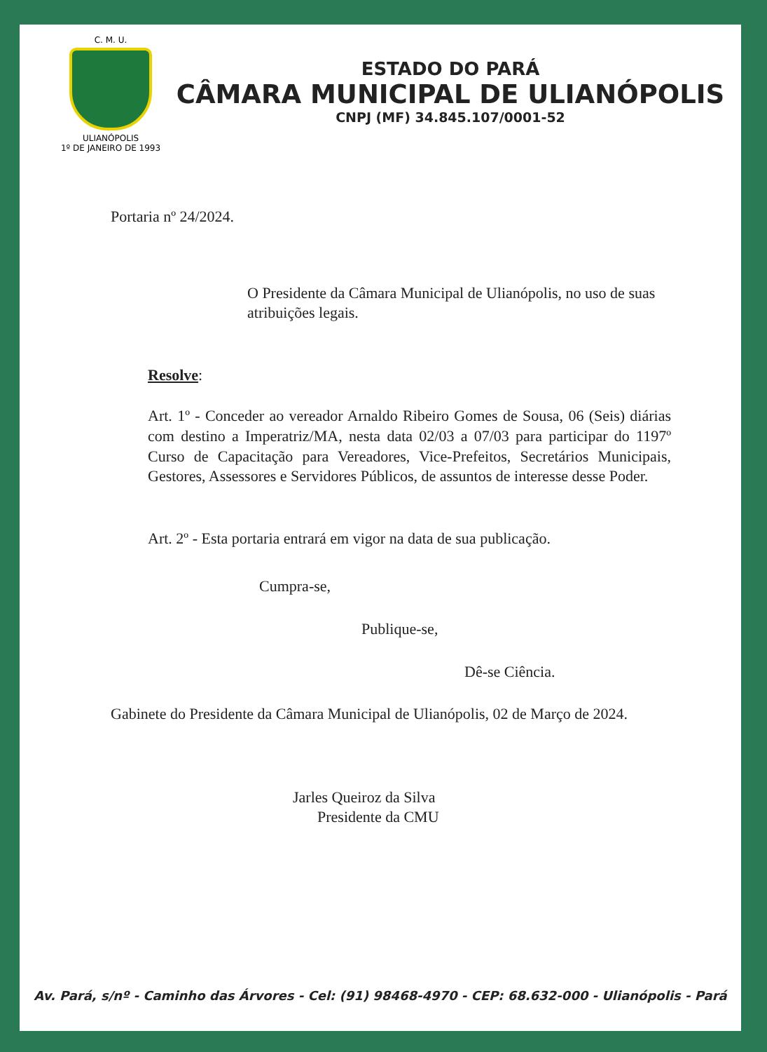C. M. U.
ULIANÓPOLIS
1º DE JANEIRO DE 1993
ESTADO DO PARÁ
CÂMARA MUNICIPAL DE ULIANÓPOLIS
CNPJ (MF) 34.845.107/0001-52
Portaria nº 24/2024.
O Presidente da Câmara Municipal de Ulianópolis, no uso de suas atribuições legais.
Resolve:
Art. 1º - Conceder ao vereador Arnaldo Ribeiro Gomes de Sousa, 06 (Seis) diárias com destino a Imperatriz/MA, nesta data 02/03 a 07/03 para participar do 1197º Curso de Capacitação para Vereadores, Vice-Prefeitos, Secretários Municipais, Gestores, Assessores e Servidores Públicos, de assuntos de interesse desse Poder.
Art. 2º - Esta portaria entrará em vigor na data de sua publicação.
Cumpra-se,
Publique-se,
Dê-se Ciência.
Gabinete do Presidente da Câmara Municipal de Ulianópolis, 02 de Março de 2024.
Jarles Queiroz da Silva
Presidente da CMU
Av. Pará, s/nº - Caminho das Árvores - Cel: (91) 98468-4970 - CEP: 68.632-000 - Ulianópolis - Pará